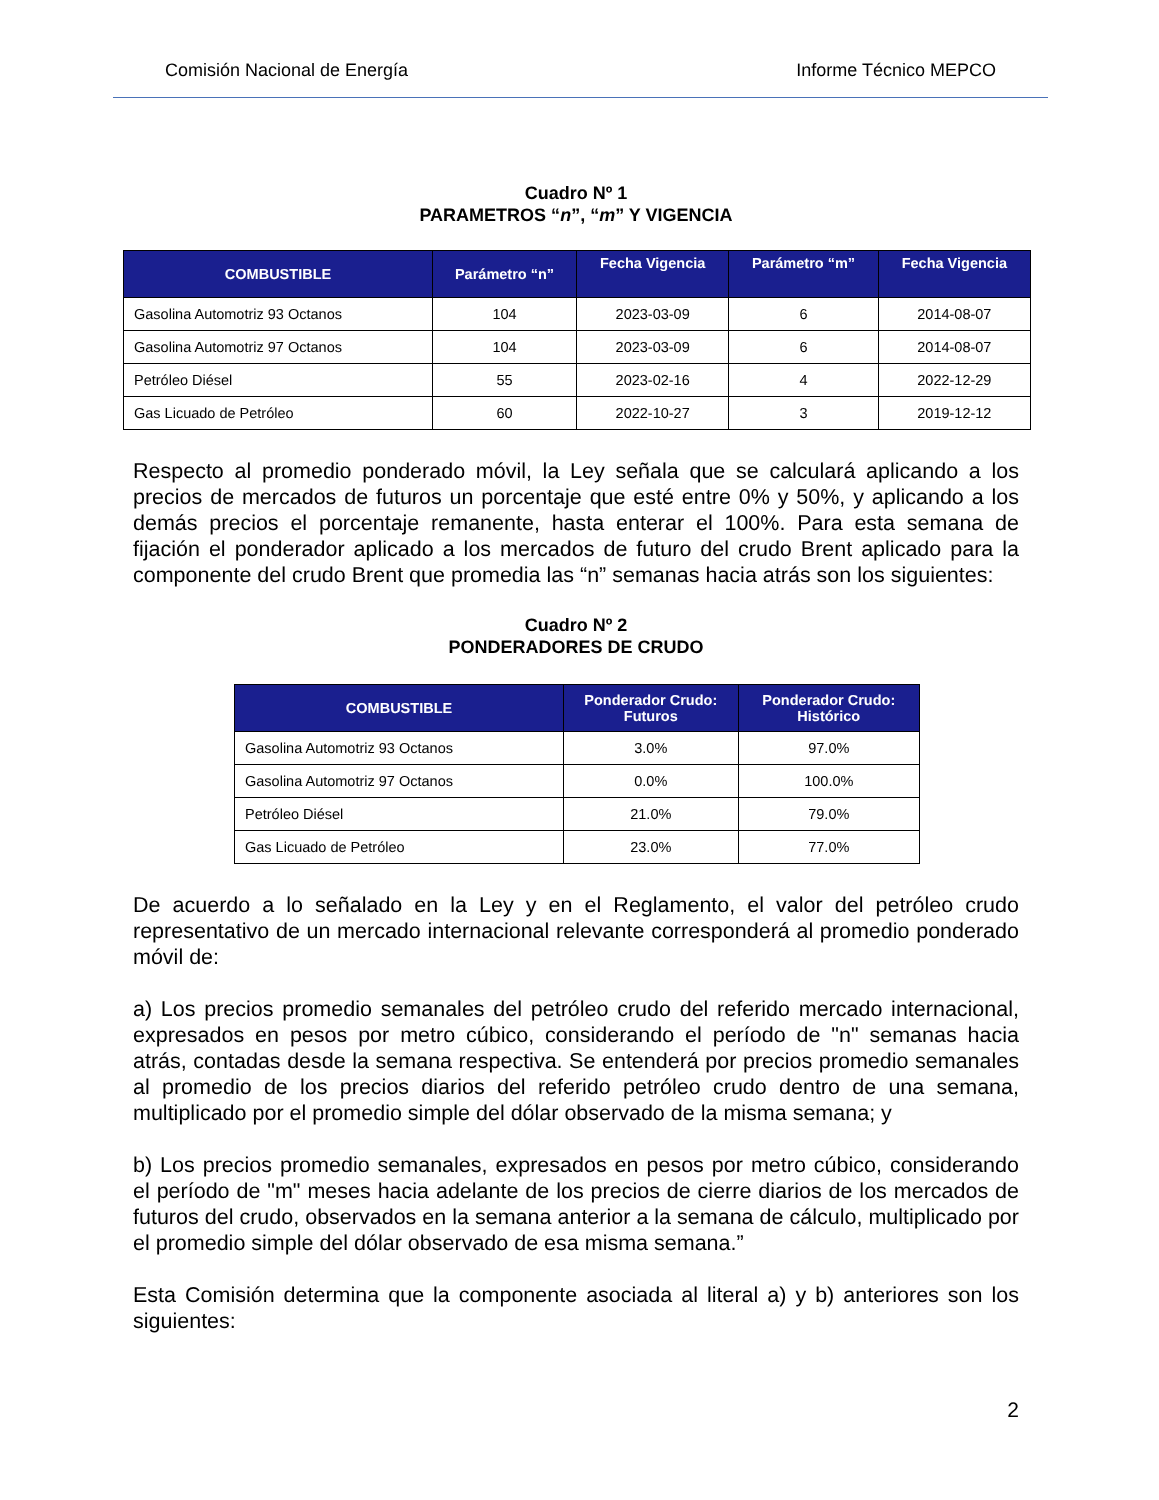Comisión Nacional de Energía Informe Técnico MEPCO
Cuadro Nº 1
PARAMETROS “n”, “m” Y VIGENCIA
| COMBUSTIBLE | Parámetro “n” | Fecha Vigencia | Parámetro “m” | Fecha Vigencia |
| --- | --- | --- | --- | --- |
| Gasolina Automotriz 93 Octanos | 104 | 2023-03-09 | 6 | 2014-08-07 |
| Gasolina Automotriz 97 Octanos | 104 | 2023-03-09 | 6 | 2014-08-07 |
| Petróleo Diésel | 55 | 2023-02-16 | 4 | 2022-12-29 |
| Gas Licuado de Petróleo | 60 | 2022-10-27 | 3 | 2019-12-12 |
Respecto al promedio ponderado móvil, la Ley señala que se calculará aplicando a los precios de mercados de futuros un porcentaje que esté entre 0% y 50%, y aplicando a los demás precios el porcentaje remanente, hasta enterar el 100%. Para esta semana de fijación el ponderador aplicado a los mercados de futuro del crudo Brent aplicado para la componente del crudo Brent que promedia las “n” semanas hacia atrás son los siguientes:
Cuadro Nº 2
PONDERADORES DE CRUDO
| COMBUSTIBLE | Ponderador Crudo: Futuros | Ponderador Crudo: Histórico |
| --- | --- | --- |
| Gasolina Automotriz 93 Octanos | 3.0% | 97.0% |
| Gasolina Automotriz 97 Octanos | 0.0% | 100.0% |
| Petróleo Diésel | 21.0% | 79.0% |
| Gas Licuado de Petróleo | 23.0% | 77.0% |
De acuerdo a lo señalado en la Ley y en el Reglamento, el valor del petróleo crudo representativo de un mercado internacional relevante corresponderá al promedio ponderado móvil de:
a) Los precios promedio semanales del petróleo crudo del referido mercado internacional, expresados en pesos por metro cúbico, considerando el período de "n" semanas hacia atrás, contadas desde la semana respectiva. Se entenderá por precios promedio semanales al promedio de los precios diarios del referido petróleo crudo dentro de una semana, multiplicado por el promedio simple del dólar observado de la misma semana; y
b) Los precios promedio semanales, expresados en pesos por metro cúbico, considerando el período de "m" meses hacia adelante de los precios de cierre diarios de los mercados de futuros del crudo, observados en la semana anterior a la semana de cálculo, multiplicado por el promedio simple del dólar observado de esa misma semana.”
Esta Comisión determina que la componente asociada al literal a) y b) anteriores son los siguientes:
2